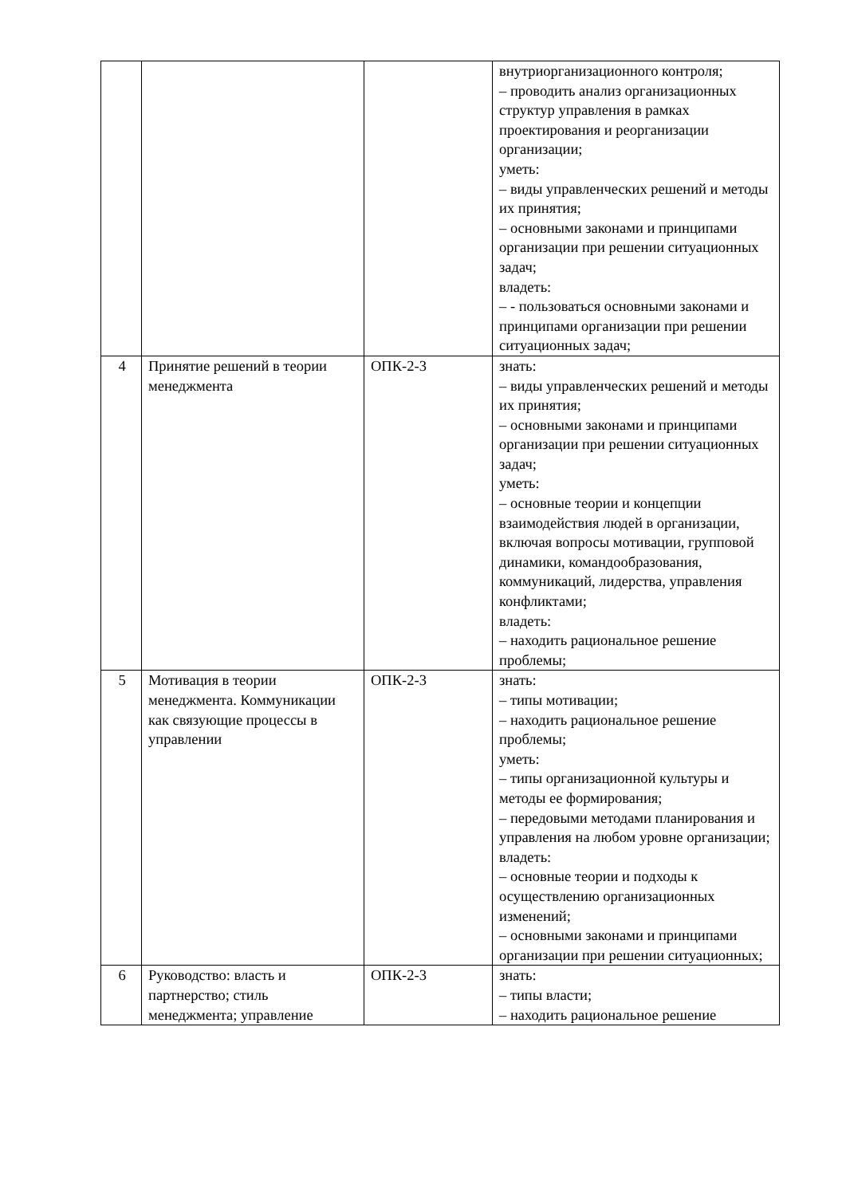| | | | внутриорганизационного контроля; – проводить анализ организационных структур управления в рамках проектирования и реорганизации организации; уметь: – виды управленческих решений и методы их принятия; – основными законами и принципами организации при решении ситуационных задач; владеть: – - пользоваться основными законами и принципами организации при решении ситуационных задач; |
| 4 | Принятие решений в теории менеджмента | ОПК-2-3 | знать: – виды управленческих решений и методы их принятия; – основными законами и принципами организации при решении ситуационных задач; уметь: – основные теории и концепции взаимодействия людей в организации, включая вопросы мотивации, групповой динамики, командообразования, коммуникаций, лидерства, управления конфликтами; владеть: – находить рациональное решение проблемы; |
| 5 | Мотивация в теории менеджмента. Коммуникации как связующие процессы в управлении | ОПК-2-3 | знать: – типы мотивации; – находить рациональное решение проблемы; уметь: – типы организационной культуры и методы ее формирования; – передовыми методами планирования и управления на любом уровне организации; владеть: – основные теории и подходы к осуществлению организационных изменений; – основными законами и принципами организации при решении ситуационных; |
| 6 | Руководство: власть и партнерство; стиль менеджмента; управление | ОПК-2-3 | знать: – типы власти; – находить рациональное решение |